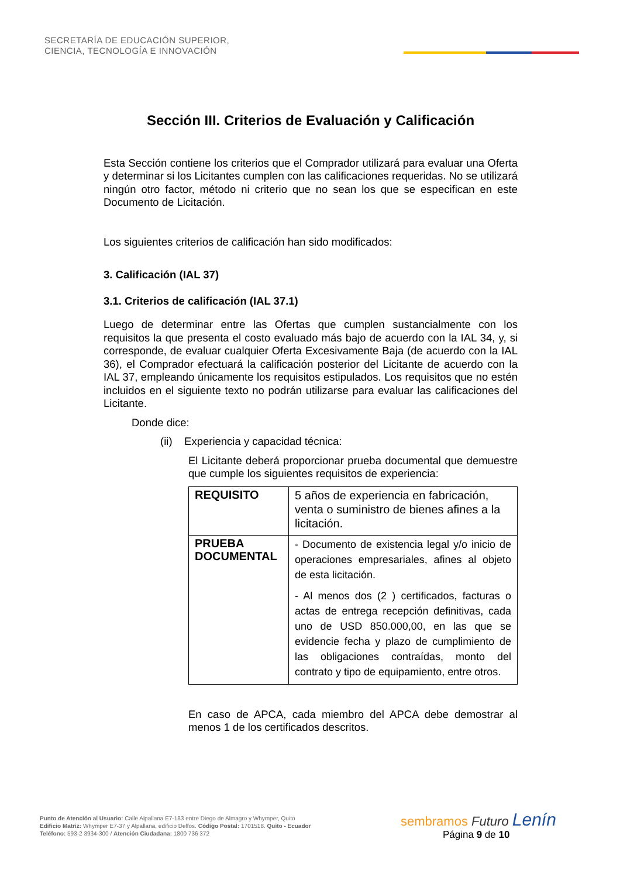SECRETARÍA DE EDUCACIÓN SUPERIOR,
CIENCIA, TECNOLOGÍA E INNOVACIÓN
Sección III. Criterios de Evaluación y Calificación
Esta Sección contiene los criterios que el Comprador utilizará para evaluar una Oferta y determinar si los Licitantes cumplen con las calificaciones requeridas. No se utilizará ningún otro factor, método ni criterio que no sean los que se especifican en este Documento de Licitación.
Los siguientes criterios de calificación han sido modificados:
3. Calificación (IAL 37)
3.1. Criterios de calificación (IAL 37.1)
Luego de determinar entre las Ofertas que cumplen sustancialmente con los requisitos la que presenta el costo evaluado más bajo de acuerdo con la IAL 34, y, si corresponde, de evaluar cualquier Oferta Excesivamente Baja (de acuerdo con la IAL 36), el Comprador efectuará la calificación posterior del Licitante de acuerdo con la IAL 37, empleando únicamente los requisitos estipulados. Los requisitos que no estén incluidos en el siguiente texto no podrán utilizarse para evaluar las calificaciones del Licitante.
Donde dice:
(ii) Experiencia y capacidad técnica:
El Licitante deberá proporcionar prueba documental que demuestre que cumple los siguientes requisitos de experiencia:
| REQUISITO | 5 años de experiencia en fabricación, venta o suministro de bienes afines a la licitación. |
| PRUEBA DOCUMENTAL | - Documento de existencia legal y/o inicio de operaciones empresariales, afines al objeto de esta licitación. - Al menos dos (2 ) certificados, facturas o actas de entrega recepción definitivas, cada uno de USD 850.000,00, en las que se evidencie fecha y plazo de cumplimiento de las obligaciones contraídas, monto del contrato y tipo de equipamiento, entre otros. |
En caso de APCA, cada miembro del APCA debe demostrar al menos 1 de los certificados descritos.
Punto de Atención al Usuario: Calle Alpallana E7-183 entre Diego de Almagro y Whymper, Quito
Edificio Matriz: Whymper E7-37 y Alpallana, edificio Delfos. Código Postal: 1701518. Quito - Ecuador
Teléfono: 593-2 3934-300 / Atención Ciudadana: 1800 736 372
sembramos Futuro Lenín
Página 9 de 10